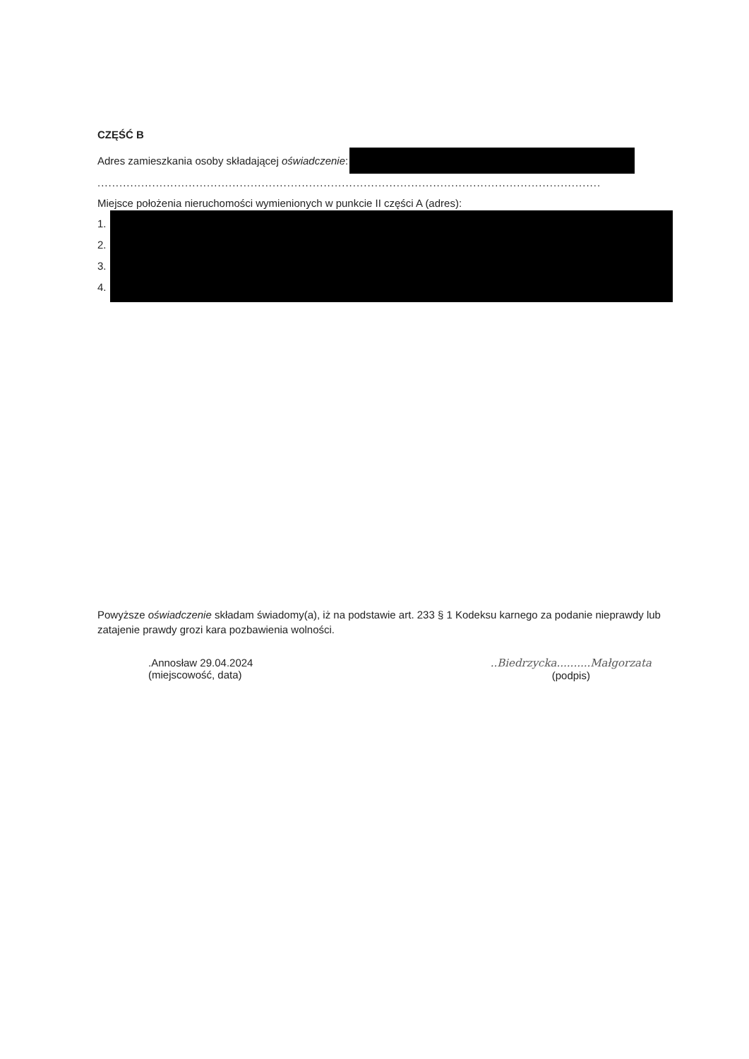CZĘŚĆ B
Adres zamieszkania osoby składającej oświadczenie:
..........................................................................................................................................
Miejsce położenia nieruchomości wymienionych w punkcie II części A (adres):
1.
2.
3.
4.
Powyższe oświadczenie składam świadomy(a), iż na podstawie art. 233 § 1 Kodeksu karnego za podanie nieprawdy lub zatajenie prawdy grozi kara pozbawienia wolności.
.Annosław 29.04.2024
(miejscowość, data)
..Biedrzycka..........Małgorzata
(podpis)